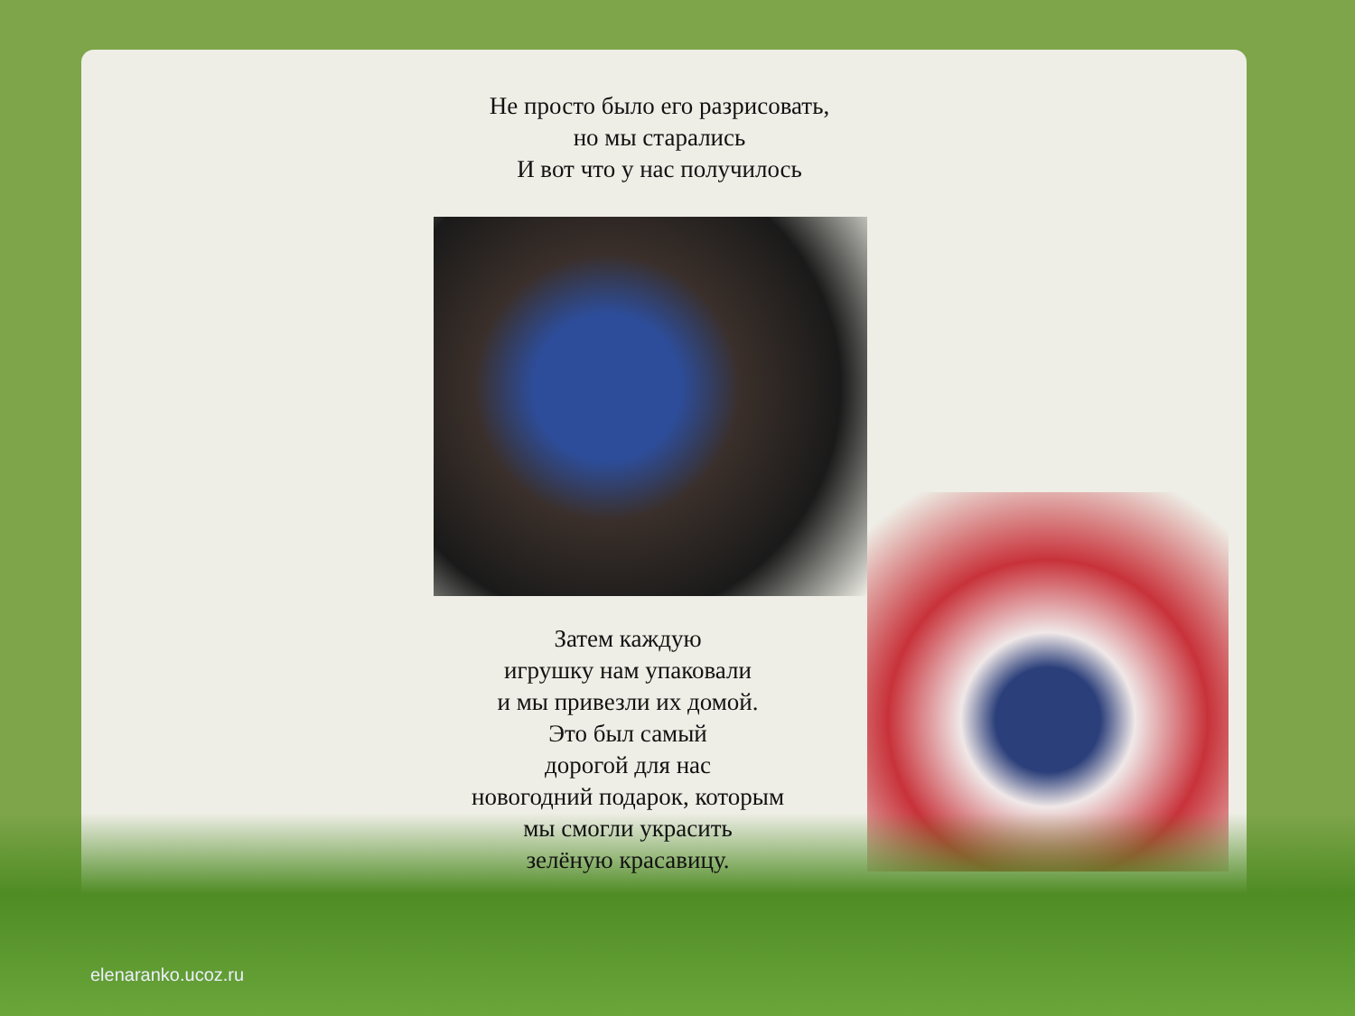Не просто было его разрисовать,
но мы старались
И вот что у нас получилось
Затем каждую
игрушку нам упаковали
и мы привезли их домой.
Это был самый
дорогой для нас
новогодний подарок, которым
мы смогли украсить
зелёную красавицу.
elenaranko.ucoz.ru